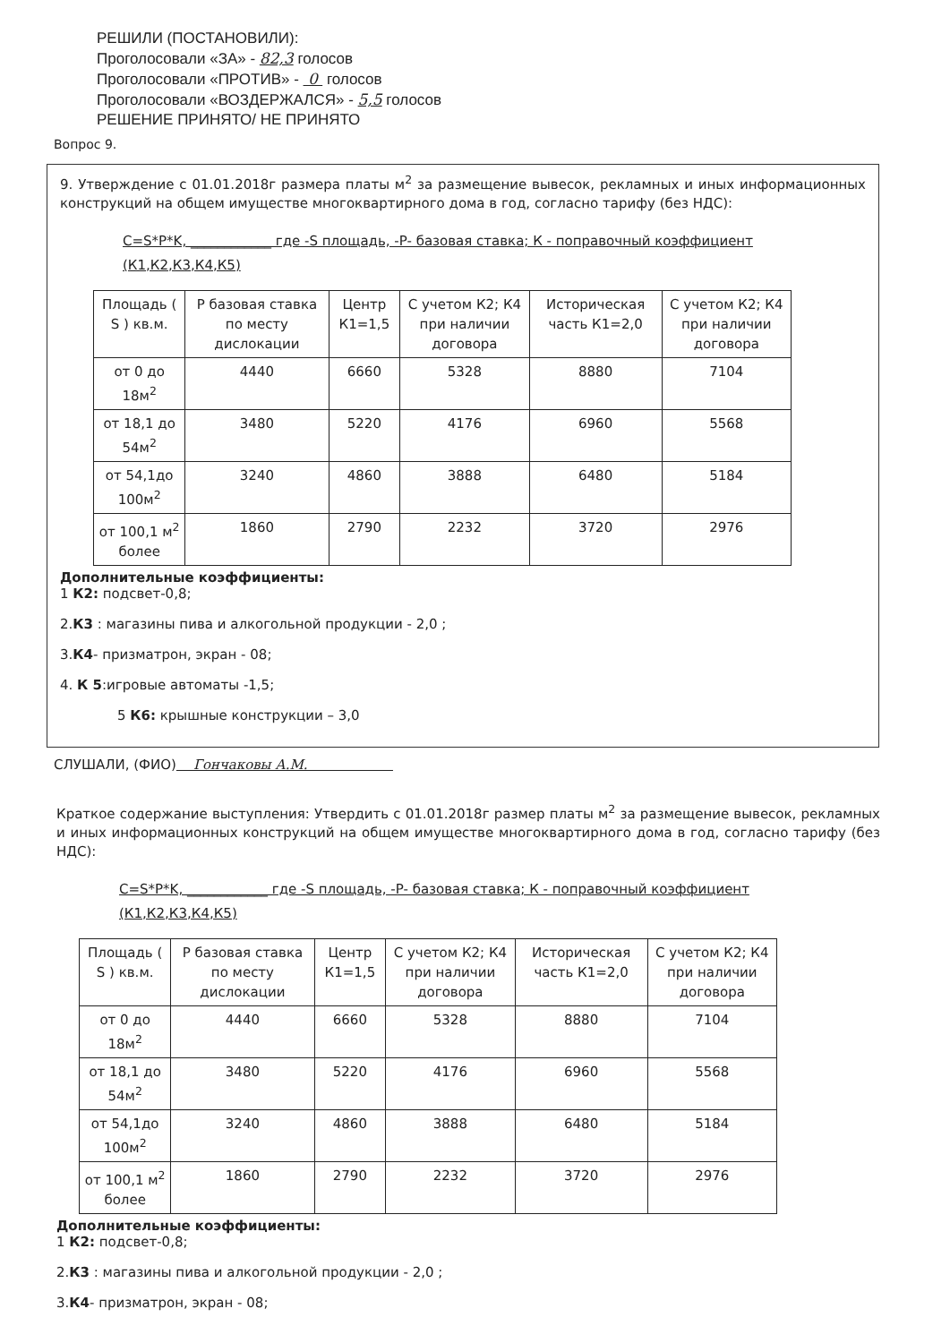РЕШИЛИ (ПОСТАНОВИЛИ):
Проголосовали «ЗА» - 82,3 голосов
Проголосовали «ПРОТИВ» - 0 голосов
Проголосовали «ВОЗДЕРЖАЛСЯ» - 5,5 голосов
РЕШЕНИЕ ПРИНЯТО/ НЕ ПРИНЯТО
Вопрос 9.
9. Утверждение с 01.01.2018г размера платы м<sup>2</sup> за размещение вывесок, рекламных и иных информационных конструкций на общем имуществе многоквартирного дома в год, согласно тарифу (без НДС):
С=S*P*K, ____________ где -S площадь, -P- базовая ставка; К - поправочный коэффициент
(К1,К2,К3,К4,К5)
| Площадь ( S ) кв.м. | Р базовая ставка по месту дислокации | Центр К1=1,5 | С учетом К2; К4 при наличии договора | Историческая часть К1=2,0 | С учетом К2; К4 при наличии договора |
| от 0 до 18м<sup>2</sup> | 4440 | 6660 | 5328 | 8880 | 7104 |
| от 18,1 до 54м<sup>2</sup> | 3480 | 5220 | 4176 | 6960 | 5568 |
| от 54,1до 100м<sup>2</sup> | 3240 | 4860 | 3888 | 6480 | 5184 |
| от 100,1 м<sup>2</sup> более | 1860 | 2790 | 2232 | 3720 | 2976 |
Дополнительные коэффициенты:
1 К2: подсвет-0,8;
2.К3 : магазины пива и алкогольной продукции - 2,0 ;
3.К4- призматрон, экран - 08;
4. К 5:игровые автоматы -1,5;
5 К6: крышные конструкции – 3,0
СЛУШАЛИ, (ФИО) Гончаковы А.М.
Краткое содержание выступления: Утвердить с 01.01.2018г размер платы м<sup>2</sup> за размещение вывесок, рекламных и иных информационных конструкций на общем имуществе многоквартирного дома в год, согласно тарифу (без НДС):
С=S*P*K, ____________ где -S площадь, -P- базовая ставка; К - поправочный коэффициент
(К1,К2,К3,К4,К5)
| Площадь ( S ) кв.м. | Р базовая ставка по месту дислокации | Центр К1=1,5 | С учетом К2; К4 при наличии договора | Историческая часть К1=2,0 | С учетом К2; К4 при наличии договора |
| от 0 до 18м<sup>2</sup> | 4440 | 6660 | 5328 | 8880 | 7104 |
| от 18,1 до 54м<sup>2</sup> | 3480 | 5220 | 4176 | 6960 | 5568 |
| от 54,1до 100м<sup>2</sup> | 3240 | 4860 | 3888 | 6480 | 5184 |
| от 100,1 м<sup>2</sup> более | 1860 | 2790 | 2232 | 3720 | 2976 |
Дополнительные коэффициенты:
1 К2: подсвет-0,8;
2.К3 : магазины пива и алкогольной продукции - 2,0 ;
3.К4- призматрон, экран - 08;